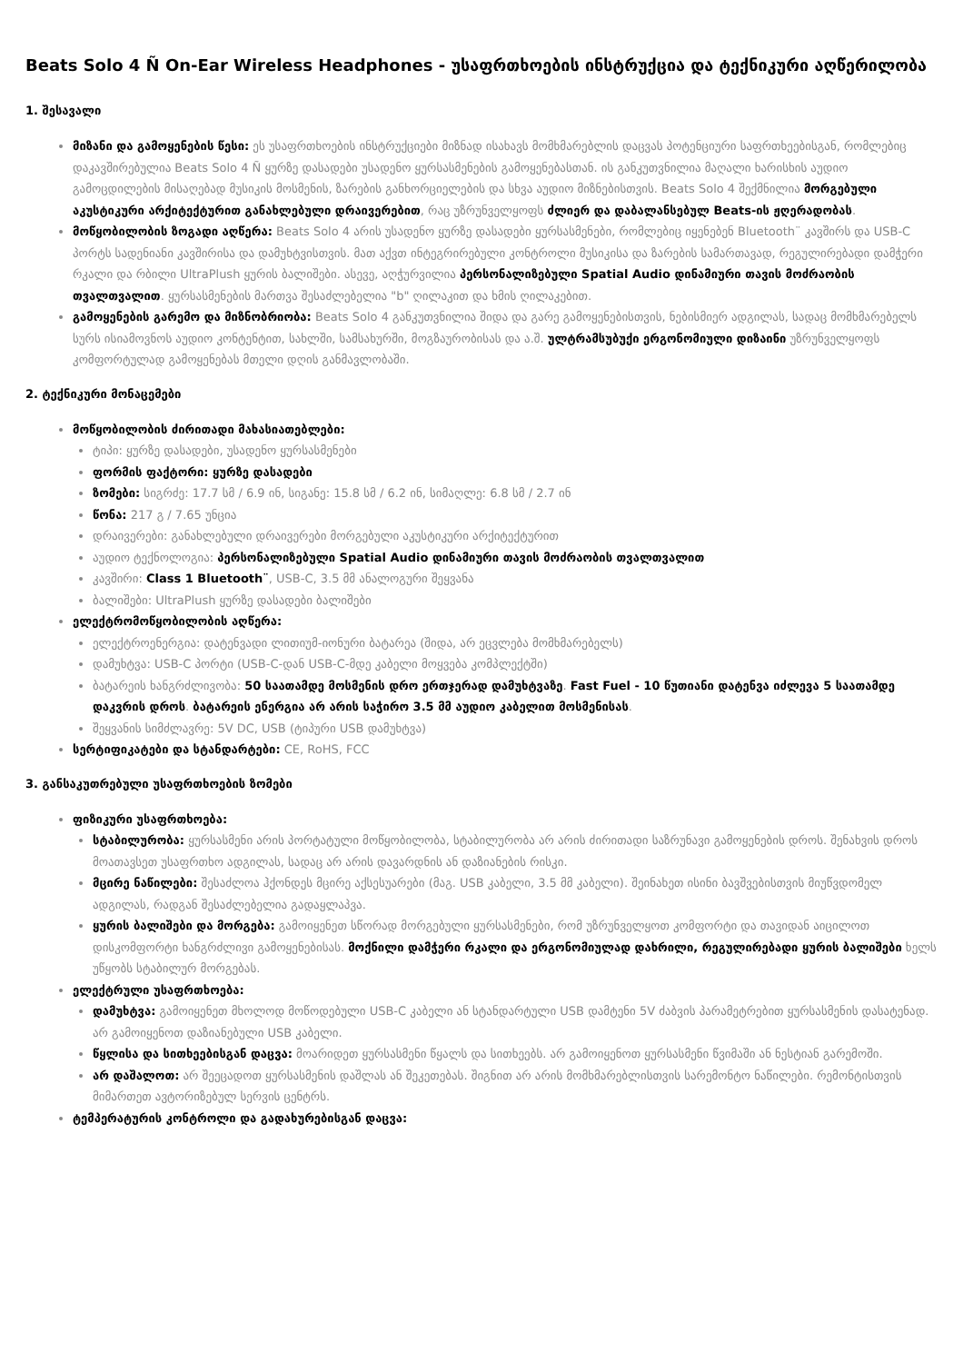Beats Solo 4 Ñ On-Ear Wireless Headphones - უსაფრთხოების ინსტრუქცია და ტექნიკური აღწერილობა
1. შესავალი
მიზანი და გამოყენების წესი: ეს უსაფრთხოების ინსტრუქციები მიზნად ისახავს მომხმარებლის დაცვას პოტენციური საფრთხეებისგან, რომლებიც დაკავშირებულია Beats Solo 4 Ñ ყურზე დასადები უსადენო ყურსასმენების გამოყენებასთან. ის განკუთვნილია მაღალი ხარისხის აუდიო გამოცდილების მისაღებად მუსიკის მოსმენის, ზარების განხორციელების და სხვა აუდიო მიზნებისთვის. Beats Solo 4 შექმნილია მორგებული აკუსტიკური არქიტექტურით განახლებული დრაივერებით, რაც უზრუნველყოფს ძლიერ და დაბალანსებულ Beats-ის ჟღერადობას.
მოწყობილობის ზოგადი აღწერა: Beats Solo 4 არის უსადენო ყურზე დასადები ყურსასმენები, რომლებიც იყენებენ Bluetooth¨ კავშირს და USB-C პორტს სადენიანი კავშირისა და დამუხტვისთვის. მათ აქვთ ინტეგრირებული კონტროლი მუსიკისა და ზარების სამართავად, რეგულირებადი დამჭერი რკალი და რბილი UltraPlush ყურის ბალიშები. ასევე, აღჭურვილია პერსონალიზებული Spatial Audio დინამიური თავის მოძრაობის თვალთვალით. ყურსასმენების მართვა შესაძლებელია "b" ღილაკით და ხმის ღილაკებით.
გამოყენების გარემო და მიზნობრიობა: Beats Solo 4 განკუთვნილია შიდა და გარე გამოყენებისთვის, ნებისმიერ ადგილას, სადაც მომხმარებელს სურს ისიამოვნოს აუდიო კონტენტით, სახლში, სამსახურში, მოგზაურობისას და ა.შ. ულტრამსუბუქი ერგონომიული დიზაინი უზრუნველყოფს კომფორტულად გამოყენებას მთელი დღის განმავლობაში.
2. ტექნიკური მონაცემები
მოწყობილობის ძირითადი მახასიათებლები:
ტიპი: ყურზე დასადები, უსადენო ყურსასმენები
ფორმის ფაქტორი: ყურზე დასადები
ზომები: სიგრძე: 17.7 სმ / 6.9 ინ, სიგანე: 15.8 სმ / 6.2 ინ, სიმაღლე: 6.8 სმ / 2.7 ინ
წონა: 217 გ / 7.65 უნცია
დრაივერები: განახლებული დრაივერები მორგებული აკუსტიკური არქიტექტურით
აუდიო ტექნოლოგია: პერსონალიზებული Spatial Audio დინამიური თავის მოძრაობის თვალთვალით
კავშირი: Class 1 Bluetooth¨, USB-C, 3.5 მმ ანალოგური შეყვანა
ბალიშები: UltraPlush ყურზე დასადები ბალიშები
ელექტრომოწყობილობის აღწერა:
ელექტროენერგია: დატენვადი ლითიუმ-იონური ბატარეა (შიდა, არ ეცვლება მომხმარებელს)
დამუხტვა: USB-C პორტი (USB-C-დან USB-C-მდე კაბელი მოყვება კომპლექტში)
ბატარეის ხანგრძლივობა: 50 საათამდე მოსმენის დრო ერთჯერად დამუხტვაზე. Fast Fuel - 10 წუთიანი დატენვა იძლევა 5 საათამდე დაკვრის დროს. ბატარეის ენერგია არ არის საჭირო 3.5 მმ აუდიო კაბელით მოსმენისას.
შეყვანის სიმძლავრე: 5V DC, USB (ტიპური USB დამუხტვა)
სერტიფიკატები და სტანდარტები: CE, RoHS, FCC
3. განსაკუთრებული უსაფრთხოების ზომები
ფიზიკური უსაფრთხოება:
სტაბილურობა: ყურსასმენი არის პორტატული მოწყობილობა, სტაბილურობა არ არის ძირითადი საზრუნავი გამოყენების დროს. შენახვის დროს მოათავსეთ უსაფრთხო ადგილას, სადაც არ არის დავარდნის ან დაზიანების რისკი.
მცირე ნაწილები: შესაძლოა ჰქონდეს მცირე აქსესუარები (მაგ. USB კაბელი, 3.5 მმ კაბელი). შეინახეთ ისინი ბავშვებისთვის მიუწვდომელ ადგილას, რადგან შესაძლებელია გადაყლაპვა.
ყურის ბალიშები და მორგება: გამოიყენეთ სწორად მორგებული ყურსასმენები, რომ უზრუნველყოთ კომფორტი და თავიდან აიცილოთ დისკომფორტი ხანგრძლივი გამოყენებისას. მოქნილი დამჭერი რკალი და ერგონომიულად დახრილი, რეგულირებადი ყურის ბალიშები ხელს უწყობს სტაბილურ მორგებას.
ელექტრული უსაფრთხოება:
დამუხტვა: გამოიყენეთ მხოლოდ მოწოდებული USB-C კაბელი ან სტანდარტული USB დამტენი 5V ძაბვის პარამეტრებით ყურსასმენის დასატენად. არ გამოიყენოთ დაზიანებული USB კაბელი.
წყლისა და სითხეებისგან დაცვა: მოარიდეთ ყურსასმენი წყალს და სითხეებს. არ გამოიყენოთ ყურსასმენი წვიმაში ან ნესტიან გარემოში.
არ დაშალოთ: არ შეეცადოთ ყურსასმენის დაშლას ან შეკეთებას. შიგნით არ არის მომხმარებლისთვის სარემონტო ნაწილები. რემონტისთვის მიმართეთ ავტორიზებულ სერვის ცენტრს.
ტემპერატურის კონტროლი და გადახურებისგან დაცვა: